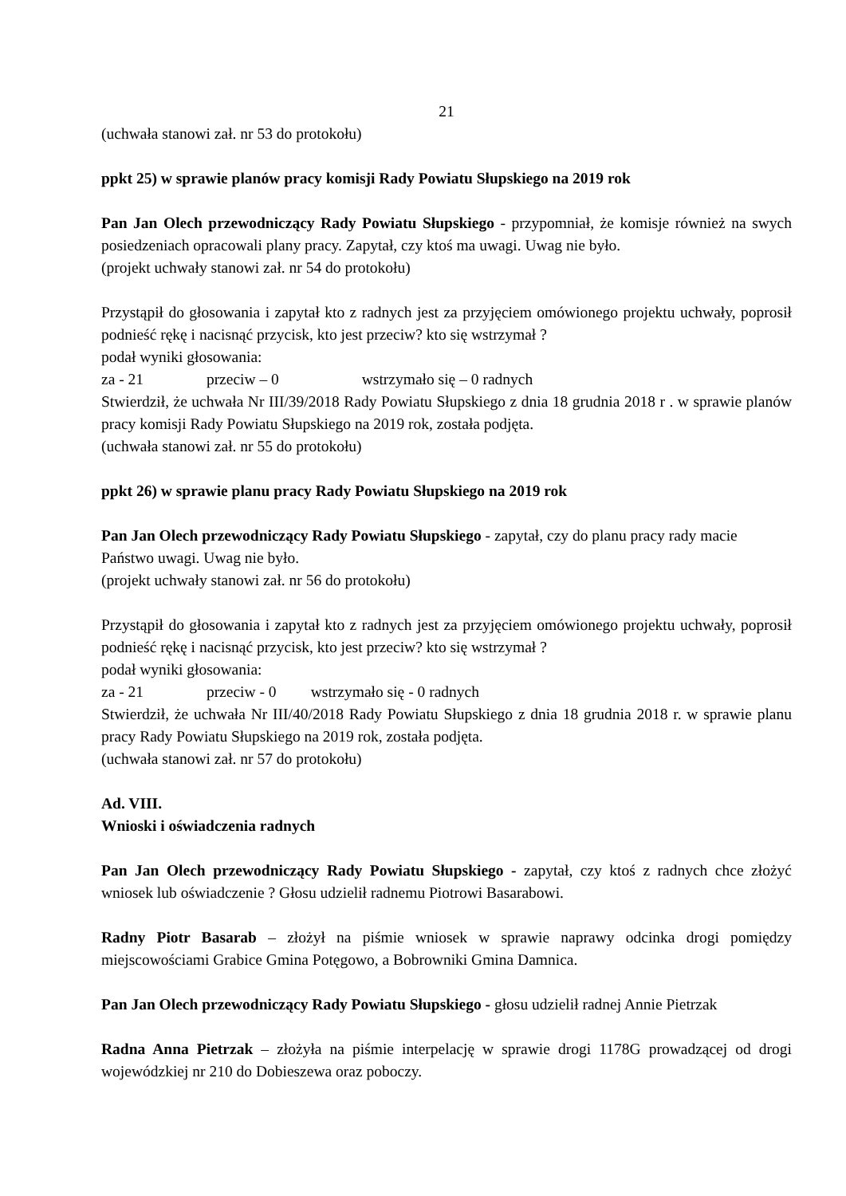21
(uchwała stanowi zał. nr 53 do protokołu)
ppkt 25) w sprawie planów pracy komisji Rady Powiatu Słupskiego na 2019 rok
Pan Jan Olech przewodniczący Rady Powiatu Słupskiego - przypomniał, że komisje również na swych posiedzeniach opracowali plany pracy. Zapytał, czy ktoś ma uwagi. Uwag nie było.
(projekt uchwały stanowi zał. nr 54 do protokołu)
Przystąpił do głosowania i zapytał kto z radnych jest za przyjęciem omówionego projektu uchwały, poprosił podnieść rękę i nacisnąć przycisk, kto jest przeciw? kto się wstrzymał ?
podał wyniki głosowania:
za - 21 przeciw – 0 wstrzymało się – 0 radnych
Stwierdził, że uchwała Nr III/39/2018 Rady Powiatu Słupskiego z dnia 18 grudnia 2018 r . w sprawie planów pracy komisji Rady Powiatu Słupskiego na 2019 rok, została podjęta.
(uchwała stanowi zał. nr 55 do protokołu)
ppkt 26) w sprawie planu pracy Rady Powiatu Słupskiego na 2019 rok
Pan Jan Olech przewodniczący Rady Powiatu Słupskiego - zapytał, czy do planu pracy rady macie Państwo uwagi. Uwag nie było.
(projekt uchwały stanowi zał. nr 56 do protokołu)
Przystąpił do głosowania i zapytał kto z radnych jest za przyjęciem omówionego projektu uchwały, poprosił podnieść rękę i nacisnąć przycisk, kto jest przeciw? kto się wstrzymał ?
podał wyniki głosowania:
za - 21 przeciw - 0 wstrzymało się - 0 radnych
Stwierdził, że uchwała Nr III/40/2018 Rady Powiatu Słupskiego z dnia 18 grudnia 2018 r. w sprawie planu pracy Rady Powiatu Słupskiego na 2019 rok, została podjęta.
(uchwała stanowi zał. nr 57 do protokołu)
Ad. VIII.
Wnioski i oświadczenia radnych
Pan Jan Olech przewodniczący Rady Powiatu Słupskiego - zapytał, czy ktoś z radnych chce złożyć wniosek lub oświadczenie ? Głosu udzielił radnemu Piotrowi Basarabowi.
Radny Piotr Basarab – złożył na piśmie wniosek w sprawie naprawy odcinka drogi pomiędzy miejscowościami Grabice Gmina Potęgowo, a Bobrowniki Gmina Damnica.
Pan Jan Olech przewodniczący Rady Powiatu Słupskiego - głosu udzielił radnej Annie Pietrzak
Radna Anna Pietrzak – złożyła na piśmie interpelację w sprawie drogi 1178G prowadzącej od drogi wojewódzkiej nr 210 do Dobieszewa oraz poboczy.